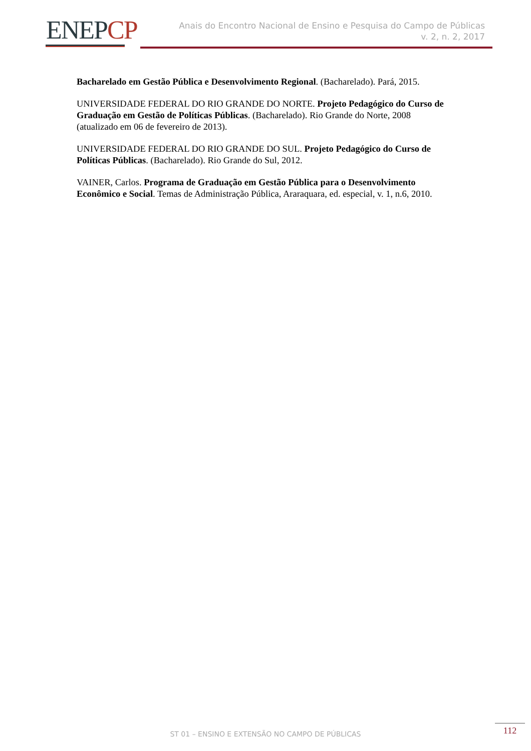ENEPCP
Anais do Encontro Nacional de Ensino e Pesquisa do Campo de Públicas
v. 2, n. 2, 2017
Bacharelado em Gestão Pública e Desenvolvimento Regional. (Bacharelado). Pará, 2015.
UNIVERSIDADE FEDERAL DO RIO GRANDE DO NORTE. Projeto Pedagógico do Curso de Graduação em Gestão de Políticas Públicas. (Bacharelado). Rio Grande do Norte, 2008 (atualizado em 06 de fevereiro de 2013).
UNIVERSIDADE FEDERAL DO RIO GRANDE DO SUL. Projeto Pedagógico do Curso de Políticas Públicas. (Bacharelado). Rio Grande do Sul, 2012.
VAINER, Carlos. Programa de Graduação em Gestão Pública para o Desenvolvimento Econômico e Social. Temas de Administração Pública, Araraquara, ed. especial, v. 1, n.6, 2010.
ST 01 – ENSINO E EXTENSÃO NO CAMPO DE PÚBLICAS
112